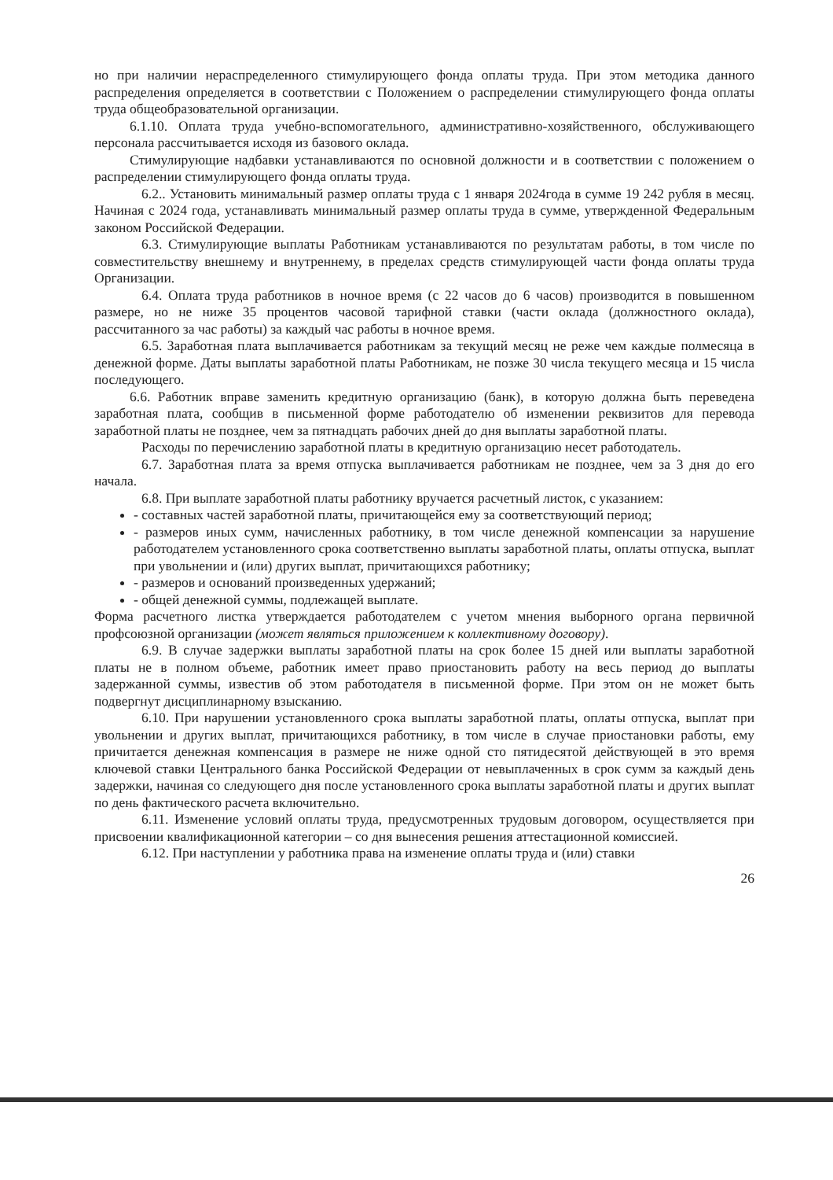но при наличии нераспределенного стимулирующего фонда оплаты труда. При этом методика данного распределения определяется в соответствии с Положением о распределении стимулирующего фонда оплаты труда общеобразовательной организации.
6.1.10. Оплата труда учебно-вспомогательного, административно-хозяйственного, обслуживающего персонала рассчитывается исходя из базового оклада.
Стимулирующие надбавки устанавливаются по основной должности и в соответствии с положением о распределении стимулирующего фонда оплаты труда.
6.2.. Установить минимальный размер оплаты труда с 1 января 2024года в сумме 19 242 рубля в месяц. Начиная с 2024 года, устанавливать минимальный размер оплаты труда в сумме, утвержденной Федеральным законом Российской Федерации.
6.3. Стимулирующие выплаты Работникам устанавливаются по результатам работы, в том числе по совместительству внешнему и внутреннему, в пределах средств стимулирующей части фонда оплаты труда Организации.
6.4. Оплата труда работников в ночное время (с 22 часов до 6 часов) производится в повышенном размере, но не ниже 35 процентов часовой тарифной ставки (части оклада (должностного оклада), рассчитанного за час работы) за каждый час работы в ночное время.
6.5. Заработная плата выплачивается работникам за текущий месяц не реже чем каждые полмесяца в денежной форме. Даты выплаты заработной платы Работникам, не позже 30 числа текущего месяца и 15 числа последующего.
6.6. Работник вправе заменить кредитную организацию (банк), в которую должна быть переведена заработная плата, сообщив в письменной форме работодателю об изменении реквизитов для перевода заработной платы не позднее, чем за пятнадцать рабочих дней до дня выплаты заработной платы.
Расходы по перечислению заработной платы в кредитную организацию несет работодатель.
6.7. Заработная плата за время отпуска выплачивается работникам не позднее, чем за 3 дня до его начала.
6.8. При выплате заработной платы работнику вручается расчетный листок, с указанием:
- составных частей заработной платы, причитающейся ему за соответствующий период;
- размеров иных сумм, начисленных работнику, в том числе денежной компенсации за нарушение работодателем установленного срока соответственно выплаты заработной платы, оплаты отпуска, выплат при увольнении и (или) других выплат, причитающихся работнику;
- размеров и оснований произведенных удержаний;
- общей денежной суммы, подлежащей выплате.
Форма расчетного листка утверждается работодателем с учетом мнения выборного органа первичной профсоюзной организации (может являться приложением к коллективному договору).
6.9. В случае задержки выплаты заработной платы на срок более 15 дней или выплаты заработной платы не в полном объеме, работник имеет право приостановить работу на весь период до выплаты задержанной суммы, известив об этом работодателя в письменной форме. При этом он не может быть подвергнут дисциплинарному взысканию.
6.10. При нарушении установленного срока выплаты заработной платы, оплаты отпуска, выплат при увольнении и других выплат, причитающихся работнику, в том числе в случае приостановки работы, ему причитается денежная компенсация в размере не ниже одной сто пятидесятой действующей в это время ключевой ставки Центрального банка Российской Федерации от невыплаченных в срок сумм за каждый день задержки, начиная со следующего дня после установленного срока выплаты заработной платы и других выплат по день фактического расчета включительно.
6.11. Изменение условий оплаты труда, предусмотренных трудовым договором, осуществляется при присвоении квалификационной категории – со дня вынесения решения аттестационной комиссией.
6.12. При наступлении у работника права на изменение оплаты труда и (или) ставки
26